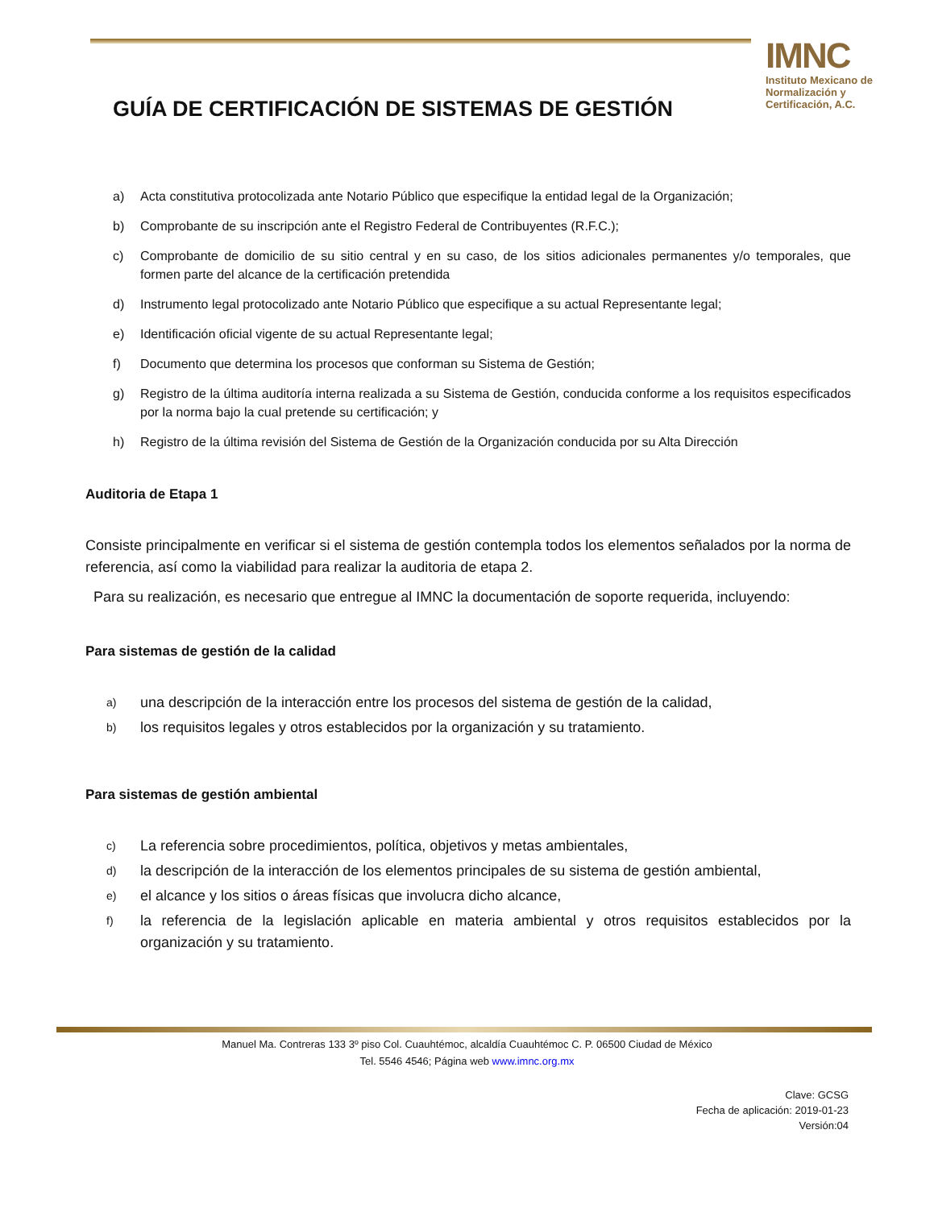IMNC
Instituto Mexicano de Normalización y Certificación, A.C.
GUÍA DE CERTIFICACIÓN DE SISTEMAS DE GESTIÓN
a) Acta constitutiva protocolizada ante Notario Público que especifique la entidad legal de la Organización;
b) Comprobante de su inscripción ante el Registro Federal de Contribuyentes (R.F.C.);
c) Comprobante de domicilio de su sitio central y en su caso, de los sitios adicionales permanentes y/o temporales, que formen parte del alcance de la certificación pretendida
d) Instrumento legal protocolizado ante Notario Público que especifique a su actual Representante legal;
e) Identificación oficial vigente de su actual Representante legal;
f) Documento que determina los procesos que conforman su Sistema de Gestión;
g) Registro de la última auditoría interna realizada a su Sistema de Gestión, conducida conforme a los requisitos especificados por la norma bajo la cual pretende su certificación; y
h) Registro de la última revisión del Sistema de Gestión de la Organización conducida por su Alta Dirección
Auditoria de Etapa 1
Consiste principalmente en verificar si el sistema de gestión contempla todos los elementos señalados por la norma de referencia, así como la viabilidad para realizar la auditoria de etapa 2.
Para su realización, es necesario que entregue al IMNC la documentación de soporte requerida, incluyendo:
Para sistemas de gestión de la calidad
a) una descripción de la interacción entre los procesos del sistema de gestión de la calidad,
b) los requisitos legales y otros establecidos por la organización y su tratamiento.
Para sistemas de gestión ambiental
c) La referencia sobre procedimientos, política, objetivos y metas ambientales,
d) la descripción de la interacción de los elementos principales de su sistema de gestión ambiental,
e) el alcance y los sitios o áreas físicas que involucra dicho alcance,
f) la referencia de la legislación aplicable en materia ambiental y otros requisitos establecidos por la organización y su tratamiento.
Manuel Ma. Contreras 133 3º piso Col. Cuauhtémoc, alcaldía Cuauhtémoc C. P. 06500 Ciudad de México
Tel. 5546 4546; Página web www.imnc.org.mx
Clave: GCSG
Fecha de aplicación: 2019-01-23
Versión:04